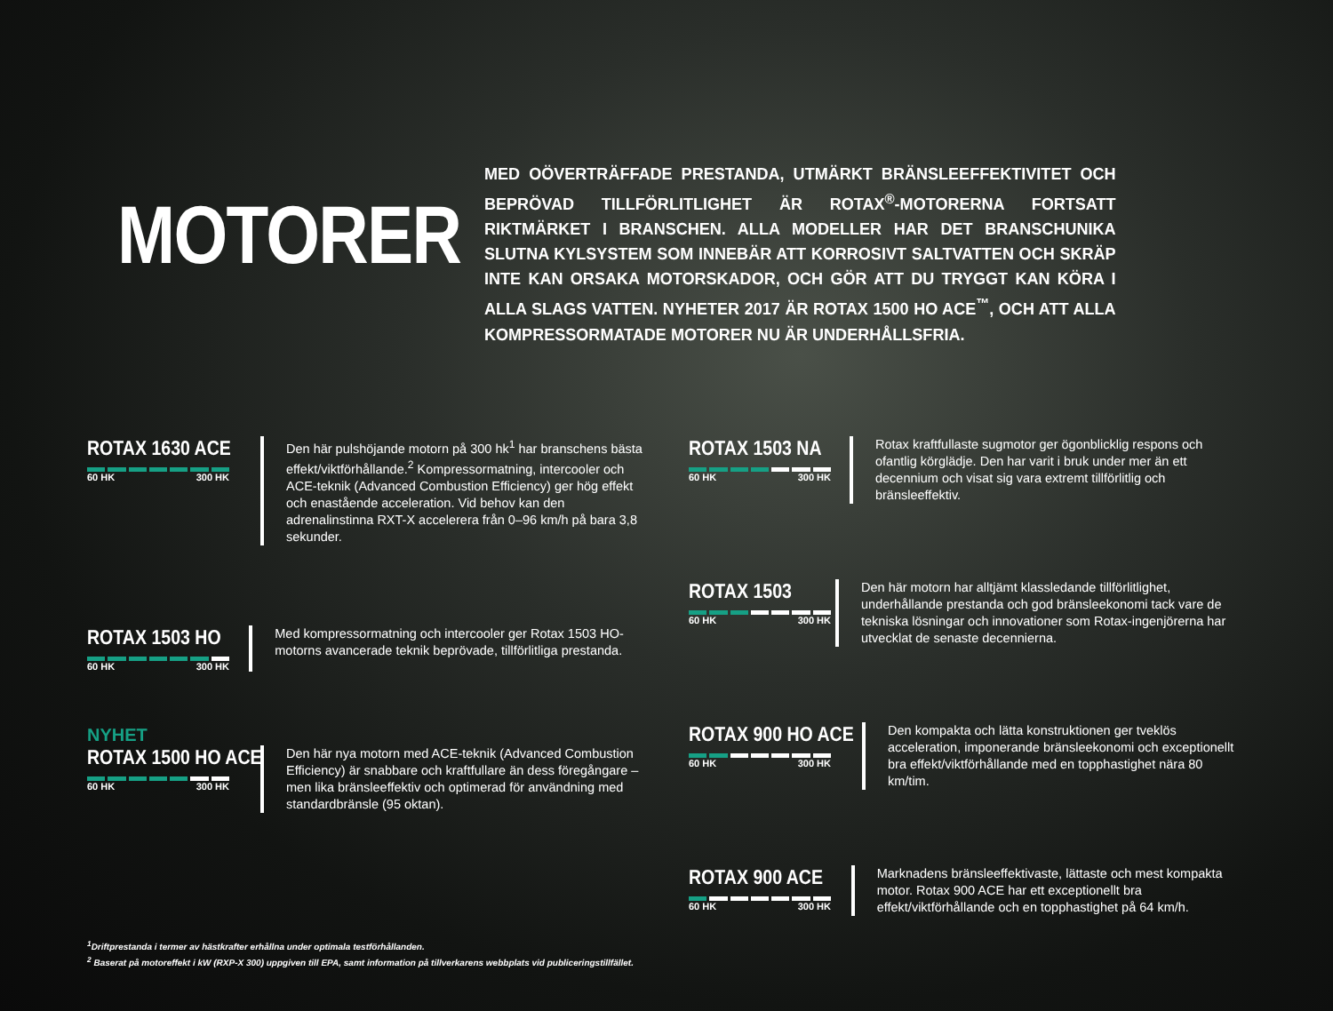MOTORER
MED OÖVERTRÄFFADE PRESTANDA, UTMÄRKT BRÄNSLEEFFEKTIVITET OCH BEPRÖVAD TILLFÖRLITLIGHET ÄR ROTAX<sup>®</sup>-MOTORERNA FORTSATT RIKTMÄRKET I BRANSCHEN. ALLA MODELLER HAR DET BRANSCHUNIKA SLUTNA KYLSYSTEM SOM INNEBÄR ATT KORROSIVT SALTVATTEN OCH SKRÄP INTE KAN ORSAKA MOTORSKADOR, OCH GÖR ATT DU TRYGGT KAN KÖRA I ALLA SLAGS VATTEN. NYHETER 2017 ÄR ROTAX 1500 HO ACE<sup>™</sup>, OCH ATT ALLA KOMPRESSORMATADE MOTORER NU ÄR UNDERHÅLLSFRIA.
ROTAX 1630 ACE
60 HK 300 HK
Den här pulshöjande motorn på 300 hk<sup>1</sup> har branschens bästa effekt/viktförhållande.<sup>2</sup> Kompressormatning, intercooler och ACE-teknik (Advanced Combustion Efficiency) ger hög effekt och enastående acceleration. Vid behov kan den adrenalinstinna RXT-X accelerera från 0–96 km/h på bara 3,8 sekunder.
ROTAX 1503 HO
60 HK 300 HK
Med kompressormatning och intercooler ger Rotax 1503 HO-motorns avancerade teknik beprövade, tillförlitliga prestanda.
NYHET
ROTAX 1500 HO ACE
60 HK 300 HK
Den här nya motorn med ACE-teknik (Advanced Combustion Efficiency) är snabbare och kraftfullare än dess föregångare – men lika bränsleeffektiv och optimerad för användning med standardbränsle (95 oktan).
ROTAX 1503 NA
60 HK 300 HK
Rotax kraftfullaste sugmotor ger ögonblicklig respons och ofantlig körglädje. Den har varit i bruk under mer än ett decennium och visat sig vara extremt tillförlitlig och bränsleeffektiv.
ROTAX 1503
60 HK 300 HK
Den här motorn har alltjämt klassledande tillförlitlighet, underhållande prestanda och god bränsleekonomi tack vare de tekniska lösningar och innovationer som Rotax-ingenjörerna har utvecklat de senaste decennierna.
ROTAX 900 HO ACE
60 HK 300 HK
Den kompakta och lätta konstruktionen ger tveklös acceleration, imponerande bränsleekonomi och exceptionellt bra effekt/viktförhållande med en topphastighet nära 80 km/tim.
ROTAX 900 ACE
60 HK 300 HK
Marknadens bränsleeffektivaste, lättaste och mest kompakta motor. Rotax 900 ACE har ett exceptionellt bra effekt/viktförhållande och en topphastighet på 64 km/h.
<sup>1</sup> Driftprestanda i termer av hästkrafter erhållna under optimala testförhållanden.
<sup>2</sup> Baserat på motoreffekt i kW (RXP-X 300) uppgiven till EPA, samt information på tillverkarens webbplats vid publiceringstillfället.